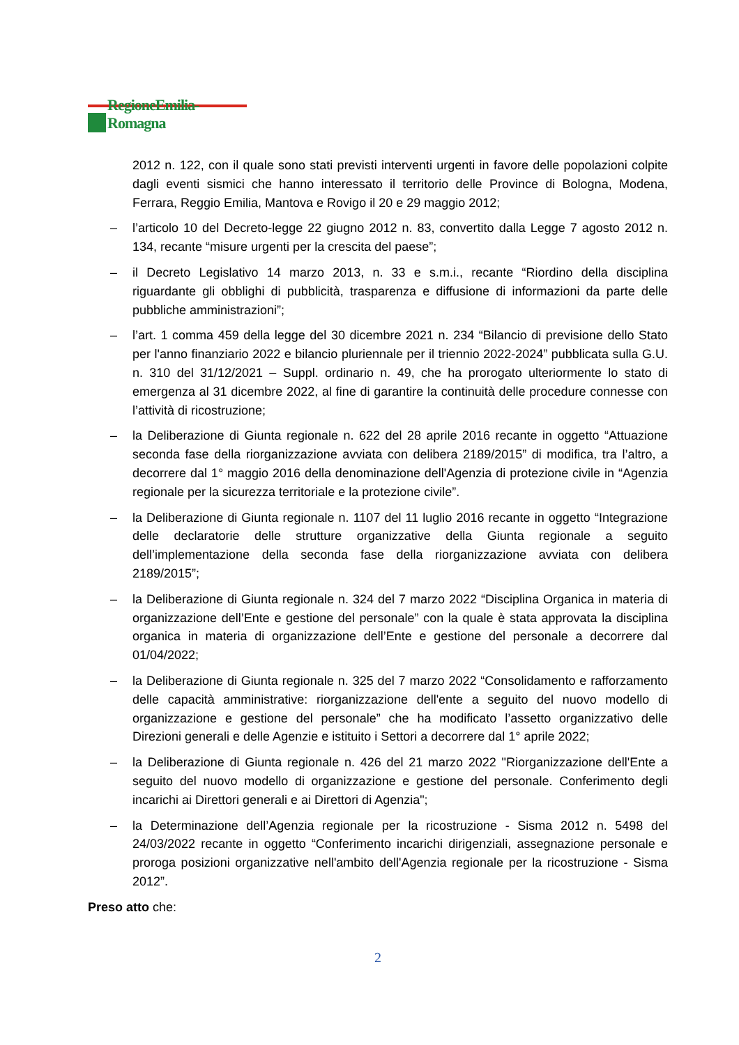RegioneEmilia-Romagna
2012 n. 122, con il quale sono stati previsti interventi urgenti in favore delle popolazioni colpite dagli eventi sismici che hanno interessato il territorio delle Province di Bologna, Modena, Ferrara, Reggio Emilia, Mantova e Rovigo il 20 e 29 maggio 2012;
– l’articolo 10 del Decreto-legge 22 giugno 2012 n. 83, convertito dalla Legge 7 agosto 2012 n. 134, recante “misure urgenti per la crescita del paese”;
– il Decreto Legislativo 14 marzo 2013, n. 33 e s.m.i., recante “Riordino della disciplina riguardante gli obblighi di pubblicità, trasparenza e diffusione di informazioni da parte delle pubbliche amministrazioni”;
– l’art. 1 comma 459 della legge del 30 dicembre 2021 n. 234 “Bilancio di previsione dello Stato per l'anno finanziario 2022 e bilancio pluriennale per il triennio 2022-2024” pubblicata sulla G.U. n. 310 del 31/12/2021 – Suppl. ordinario n. 49, che ha prorogato ulteriormente lo stato di emergenza al 31 dicembre 2022, al fine di garantire la continuità delle procedure connesse con l’attività di ricostruzione;
– la Deliberazione di Giunta regionale n. 622 del 28 aprile 2016 recante in oggetto “Attuazione seconda fase della riorganizzazione avviata con delibera 2189/2015” di modifica, tra l’altro, a decorrere dal 1° maggio 2016 della denominazione dell'Agenzia di protezione civile in “Agenzia regionale per la sicurezza territoriale e la protezione civile”.
– la Deliberazione di Giunta regionale n. 1107 del 11 luglio 2016 recante in oggetto “Integrazione delle declaratorie delle strutture organizzative della Giunta regionale a seguito dell’implementazione della seconda fase della riorganizzazione avviata con delibera 2189/2015”;
– la Deliberazione di Giunta regionale n. 324 del 7 marzo 2022 “Disciplina Organica in materia di organizzazione dell’Ente e gestione del personale” con la quale è stata approvata la disciplina organica in materia di organizzazione dell’Ente e gestione del personale a decorrere dal 01/04/2022;
– la Deliberazione di Giunta regionale n. 325 del 7 marzo 2022 “Consolidamento e rafforzamento delle capacità amministrative: riorganizzazione dell'ente a seguito del nuovo modello di organizzazione e gestione del personale” che ha modificato l’assetto organizzativo delle Direzioni generali e delle Agenzie e istituito i Settori a decorrere dal 1° aprile 2022;
– la Deliberazione di Giunta regionale n. 426 del 21 marzo 2022 "Riorganizzazione dell'Ente a seguito del nuovo modello di organizzazione e gestione del personale. Conferimento degli incarichi ai Direttori generali e ai Direttori di Agenzia";
– la Determinazione dell’Agenzia regionale per la ricostruzione - Sisma 2012 n. 5498 del 24/03/2022 recante in oggetto “Conferimento incarichi dirigenziali, assegnazione personale e proroga posizioni organizzative nell'ambito dell'Agenzia regionale per la ricostruzione - Sisma 2012”.
Preso atto che:
2